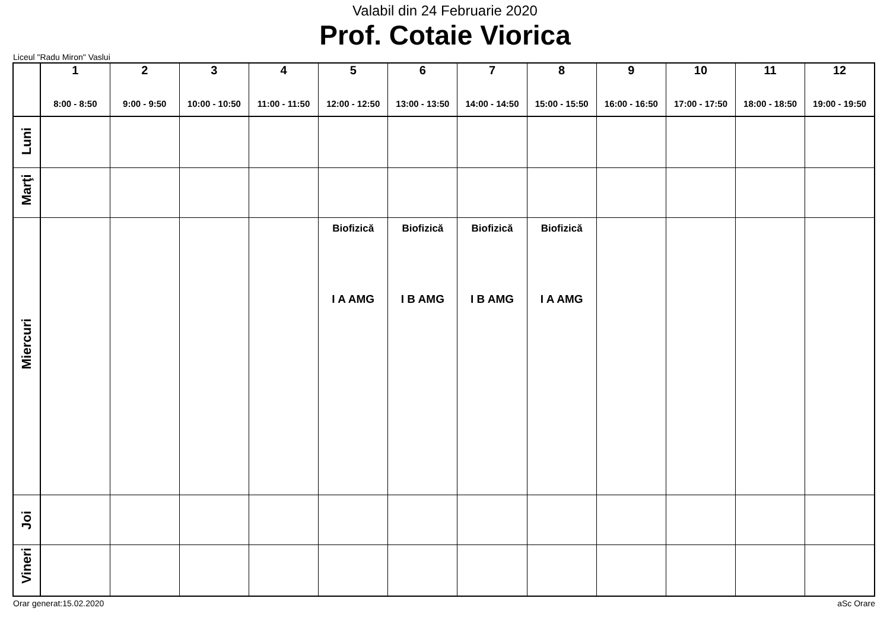Valabil din 24 Februarie 2020
Prof. Cotaie Viorica
Liceul "Radu Miron" Vaslui
| | 1 8:00 - 8:50 | 2 9:00 - 9:50 | 3 10:00 - 10:50 | 4 11:00 - 11:50 | 5 12:00 - 12:50 | 6 13:00 - 13:50 | 7 14:00 - 14:50 | 8 15:00 - 15:50 | 9 16:00 - 16:50 | 10 17:00 - 17:50 | 11 18:00 - 18:50 | 12 19:00 - 19:50 |
| --- | --- | --- | --- | --- | --- | --- | --- | --- | --- | --- | --- | --- |
| Luni | | | | | | | | | | | | |
| Marţi | | | | | | | | | | | | |
| Miercuri | | | | | Biofizică I A AMG | Biofizică I B AMG | Biofizică I B AMG | Biofizică I A AMG | | | | |
| Joi | | | | | | | | | | | | |
| Vineri | | | | | | | | | | | | |
Orar generat:15.02.2020 aSc Orare